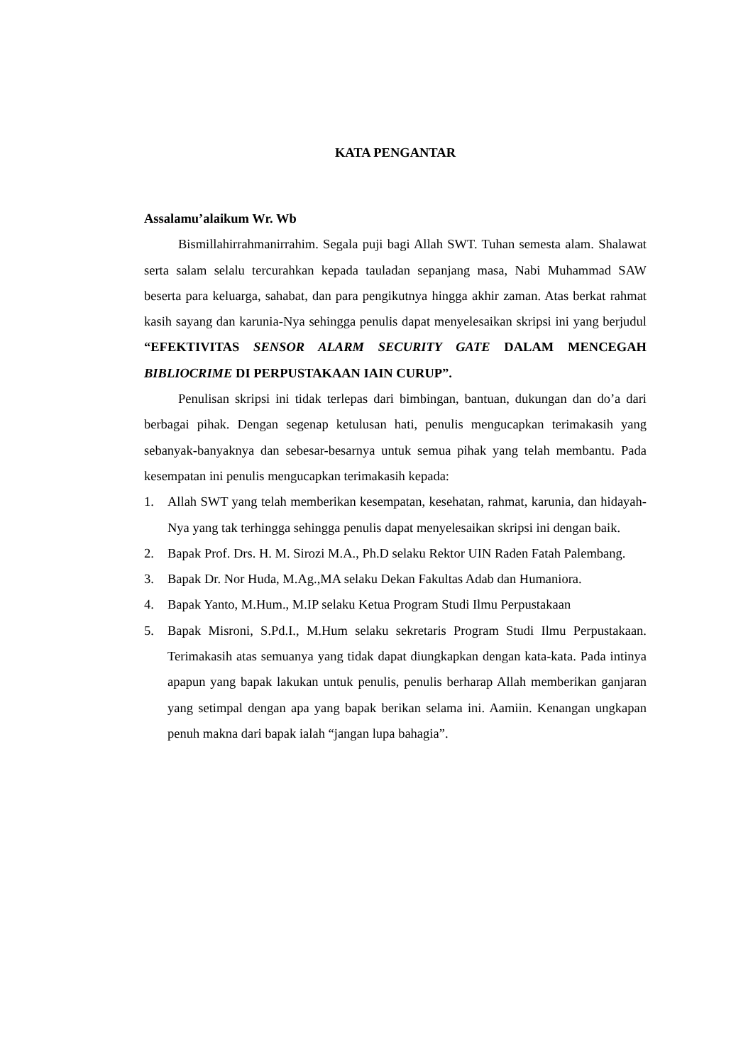KATA PENGANTAR
Assalamu’alaikum Wr. Wb
Bismillahirrahmanirrahim. Segala puji bagi Allah SWT. Tuhan semesta alam. Shalawat serta salam selalu tercurahkan kepada tauladan sepanjang masa, Nabi Muhammad SAW beserta para keluarga, sahabat, dan para pengikutnya hingga akhir zaman. Atas berkat rahmat kasih sayang dan karunia-Nya sehingga penulis dapat menyelesaikan skripsi ini yang berjudul “EFEKTIVITAS SENSOR ALARM SECURITY GATE DALAM MENCEGAH BIBLIOCRIME DI PERPUSTAKAAN IAIN CURUP”.
Penulisan skripsi ini tidak terlepas dari bimbingan, bantuan, dukungan dan do’a dari berbagai pihak. Dengan segenap ketulusan hati, penulis mengucapkan terimakasih yang sebanyak-banyaknya dan sebesar-besarnya untuk semua pihak yang telah membantu. Pada kesempatan ini penulis mengucapkan terimakasih kepada:
1. Allah SWT yang telah memberikan kesempatan, kesehatan, rahmat, karunia, dan hidayah-Nya yang tak terhingga sehingga penulis dapat menyelesaikan skripsi ini dengan baik.
2. Bapak Prof. Drs. H. M. Sirozi M.A., Ph.D selaku Rektor UIN Raden Fatah Palembang.
3. Bapak Dr. Nor Huda, M.Ag.,MA selaku Dekan Fakultas Adab dan Humaniora.
4. Bapak Yanto, M.Hum., M.IP selaku Ketua Program Studi Ilmu Perpustakaan
5. Bapak Misroni, S.Pd.I., M.Hum selaku sekretaris Program Studi Ilmu Perpustakaan. Terimakasih atas semuanya yang tidak dapat diungkapkan dengan kata-kata. Pada intinya apapun yang bapak lakukan untuk penulis, penulis berharap Allah memberikan ganjaran yang setimpal dengan apa yang bapak berikan selama ini. Aamiin. Kenangan ungkapan penuh makna dari bapak ialah “jangan lupa bahagia”.